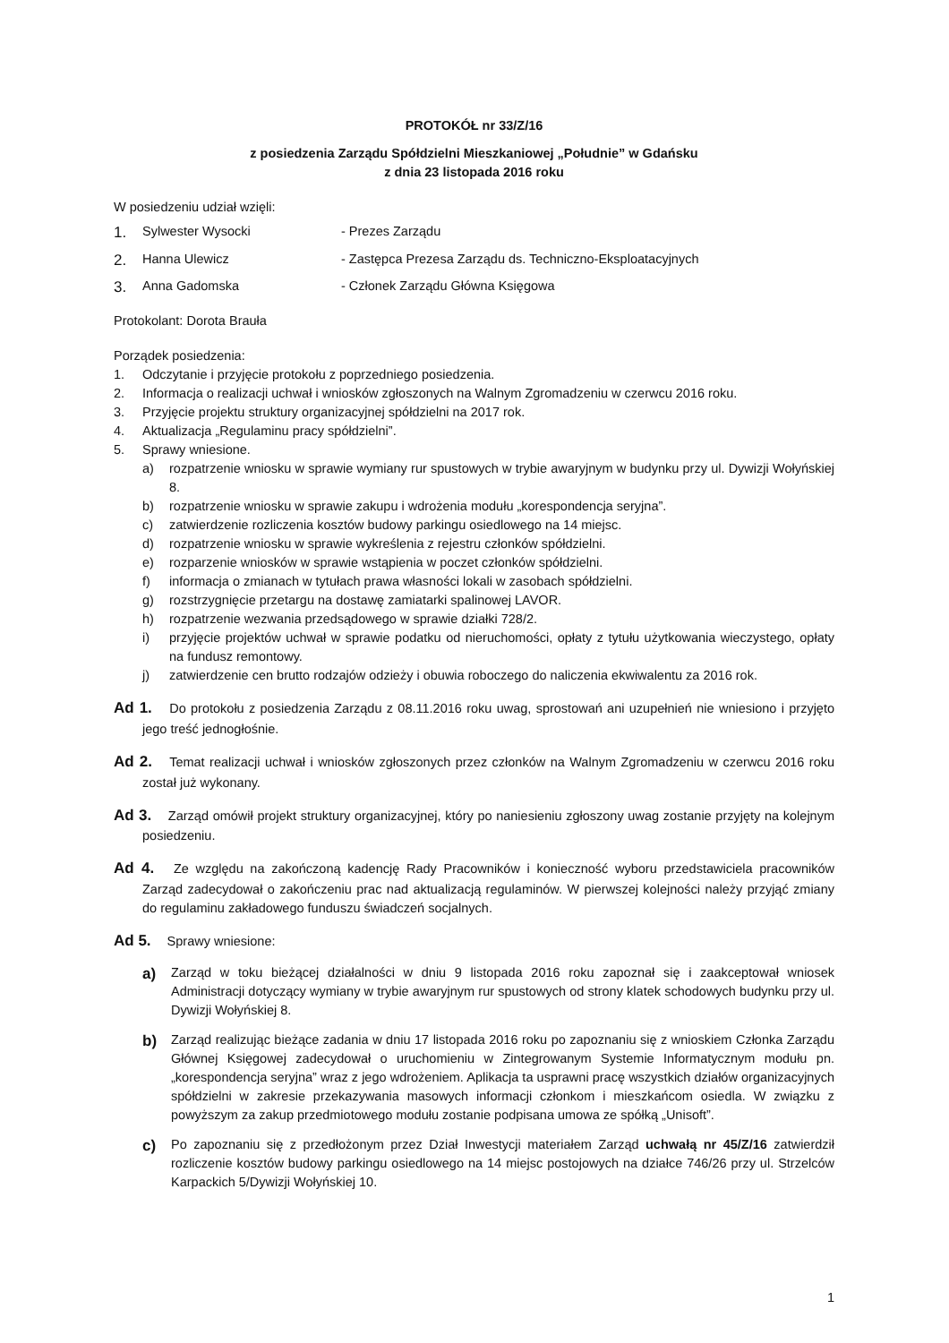PROTOKÓŁ nr 33/Z/16
z posiedzenia Zarządu Spółdzielni Mieszkaniowej „Południe” w Gdańsku
z dnia 23 listopada 2016 roku
W posiedzeniu udział wzięli:
1. Sylwester Wysocki - Prezes Zarządu
2. Hanna Ulewicz - Zastępca Prezesa Zarządu ds. Techniczno-Eksploatacyjnych
3. Anna Gadomska - Członek Zarządu Główna Księgowa
Protokolant: Dorota Brauła
Porządek posiedzenia:
1. Odczytanie i przyjęcie protokołu z poprzedniego posiedzenia.
2. Informacja o realizacji uchwał i wniosków zgłoszonych na Walnym Zgromadzeniu w czerwcu 2016 roku.
3. Przyjęcie projektu struktury organizacyjnej spółdzielni na 2017 rok.
4. Aktualizacja „Regulaminu pracy spółdzielni”.
5. Sprawy wniesione.
a) rozpatrzenie wniosku w sprawie wymiany rur spustowych w trybie awaryjnym w budynku przy ul. Dywizji Wołyńskiej 8.
b) rozpatrzenie wniosku w sprawie zakupu i wdrożenia modułu „korespondencja seryjna”.
c) zatwierdzenie rozliczenia kosztów budowy parkingu osiedlowego na 14 miejsc.
d) rozpatrzenie wniosku w sprawie wykreślenia z rejestru członków spółdzielni.
e) rozparzenie wniosków w sprawie wstąpienia w poczet członków spółdzielni.
f) informacja o zmianach w tytułach prawa własności lokali w zasobach spółdzielni.
g) rozstrzygnięcie przetargu na dostawę zamiatarki spalinowej LAVOR.
h) rozpatrzenie wezwania przedsądowego w sprawie działki 728/2.
i) przyjęcie projektów uchwał w sprawie podatku od nieruchomości, opłaty z tytułu użytkowania wieczystego, opłaty na fundusz remontowy.
j) zatwierdzenie cen brutto rodzajów odzieży i obuwia roboczego do naliczenia ekwiwalentu za 2016 rok.
Ad 1. Do protokołu z posiedzenia Zarządu z 08.11.2016 roku uwag, sprostowań ani uzupełnień nie wniesiono i przyjęto jego treść jednogłośnie.
Ad 2. Temat realizacji uchwał i wniosków zgłoszonych przez członków na Walnym Zgromadzeniu w czerwcu 2016 roku został już wykonany.
Ad 3. Zarząd omówił projekt struktury organizacyjnej, który po naniesieniu zgłoszony uwag zostanie przyjęty na kolejnym posiedzeniu.
Ad 4. Ze względu na zakończoną kadencję Rady Pracowników i konieczność wyboru przedstawiciela pracowników Zarząd zadecydował o zakończeniu prac nad aktualizacją regulaminów. W pierwszej kolejności należy przyjąć zmiany do regulaminu zakładowego funduszu świadczeń socjalnych.
Ad 5. Sprawy wniesione:
a) Zarząd w toku bieżącej działalności w dniu 9 listopada 2016 roku zapoznał się i zaakceptował wniosek Administracji dotyczący wymiany w trybie awaryjnym rur spustowych od strony klatek schodowych budynku przy ul. Dywizji Wołyńskiej 8.
b) Zarząd realizując bieżące zadania w dniu 17 listopada 2016 roku po zapoznaniu się z wnioskiem Członka Zarządu Głównej Księgowej zadecydował o uruchomieniu w Zintegrowanym Systemie Informatycznym modułu pn. „korespondencja seryjna” wraz z jego wdrożeniem. Aplikacja ta usprawni pracę wszystkich działów organizacyjnych spółdzielni w zakresie przekazywania masowych informacji członkom i mieszkańcom osiedla. W związku z powyższym za zakup przedmiotowego modułu zostanie podpisana umowa ze spółką „Unisoft”.
c) Po zapoznaniu się z przedłożonym przez Dział Inwestycji materiałem Zarząd uchwałą nr 45/Z/16 zatwierdził rozliczenie kosztów budowy parkingu osiedlowego na 14 miejsc postojowych na działce 746/26 przy ul. Strzelców Karpackich 5/Dywizji Wołyńskiej 10.
1